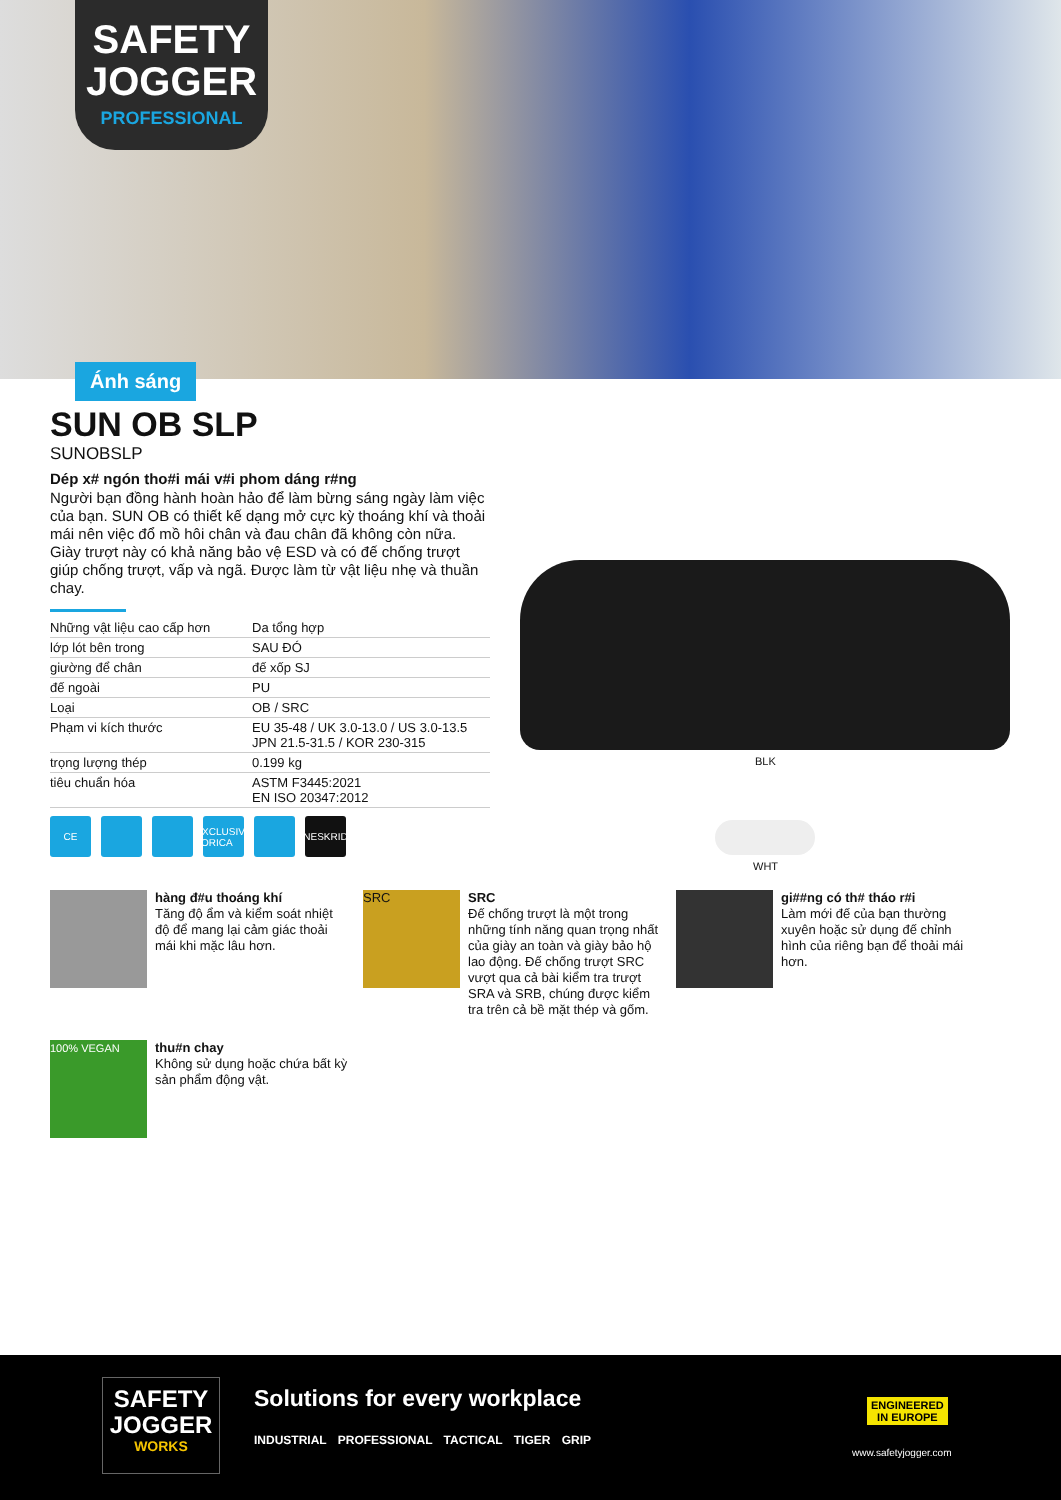SAFETY
JOGGER
PROFESSIONAL
Ánh sáng
SUN OB SLP
SUNOBSLP
Dép x# ngón tho#i mái v#i phom dáng r#ng
Người bạn đồng hành hoàn hảo để làm bừng sáng ngày làm việc của bạn. SUN OB có thiết kế dạng mở cực kỳ thoáng khí và thoải mái nên việc đổ mồ hôi chân và đau chân đã không còn nữa. Giày trượt này có khả năng bảo vệ ESD và có đế chống trượt giúp chống trượt, vấp và ngã. Được làm từ vật liệu nhẹ và thuần chay.
| Những vật liệu cao cấp hơn | Da tổng hợp |
| lớp lót bên trong | SAU ĐÓ |
| giường để chân | đế xốp SJ |
| đế ngoài | PU |
| Loại | OB / SRC |
| Phạm vi kích thước | EU 35-48 / UK 3.0-13.0 / US 3.0-13.5 JPN 21.5-31.5 / KOR 230-315 |
| trọng lượng thép | 0.199 kg |
| tiêu chuẩn hóa | ASTM F3445:2021 EN ISO 20347:2012 |
CE EXCLUSIVE LORICA NESKRID
BLK
WHT
hàng đ#u thoáng khí
Tăng độ ẩm và kiểm soát nhiệt độ để mang lại cảm giác thoải mái khi mặc lâu hơn.
SRC
SRC
Đế chống trượt là một trong những tính năng quan trọng nhất của giày an toàn và giày bảo hộ lao động. Đế chống trượt SRC vượt qua cả bài kiểm tra trượt SRA và SRB, chúng được kiểm tra trên cả bề mặt thép và gốm.
gi##ng có th# tháo r#i
Làm mới đế của bạn thường xuyên hoặc sử dụng đế chỉnh hình của riêng bạn để thoải mái hơn.
100% VEGAN
thu#n chay
Không sử dụng hoặc chứa bất kỳ sản phẩm động vật.
SAFETY
JOGGER
WORKS
Solutions for every workplace
INDUSTRIAL PROFESSIONAL TACTICAL TIGER GRIP
ENGINEERED
IN EUROPE
www.safetyjogger.com